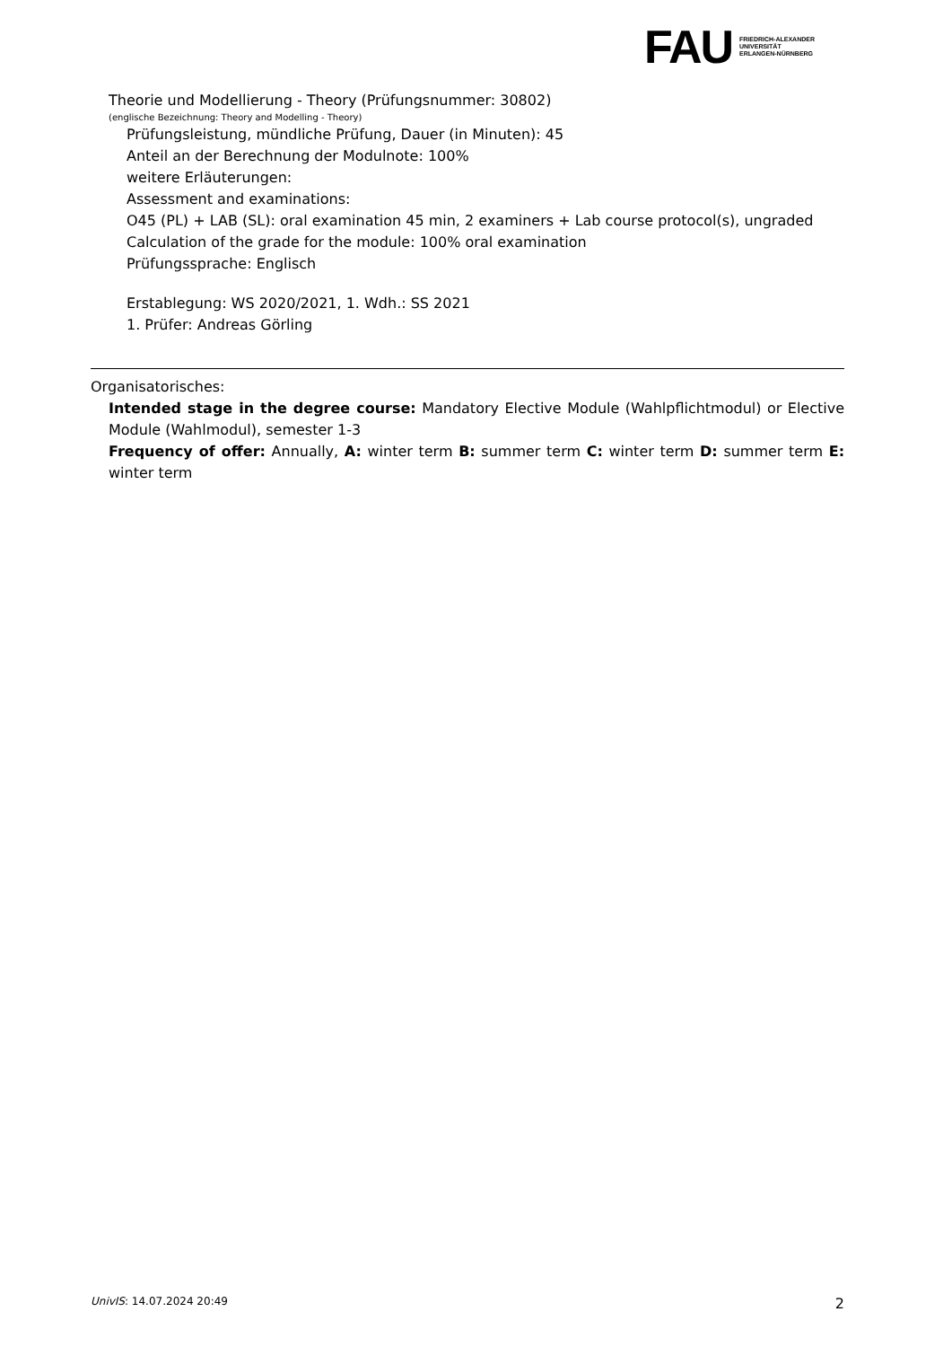FAU
FRIEDRICH-ALEXANDER
UNIVERSITÄT
ERLANGEN-NÜRNBERG
Theorie und Modellierung - Theory (Prüfungsnummer: 30802)
(englische Bezeichnung: Theory and Modelling - Theory)
Prüfungsleistung, mündliche Prüfung, Dauer (in Minuten): 45
Anteil an der Berechnung der Modulnote: 100%
weitere Erläuterungen:
Assessment and examinations:
O45 (PL) + LAB (SL): oral examination 45 min, 2 examiners + Lab course protocol(s), ungraded
Calculation of the grade for the module: 100% oral examination
Prüfungssprache: Englisch
Erstablegung: WS 2020/2021, 1. Wdh.: SS 2021
1. Prüfer: Andreas Görling
Organisatorisches:
Intended stage in the degree course: Mandatory Elective Module (Wahlpflichtmodul) or Elective Module (Wahlmodul), semester 1-3
Frequency of offer: Annually, A: winter term B: summer term C: winter term D: summer term E: winter term
UnivIS: 14.07.2024 20:49 2